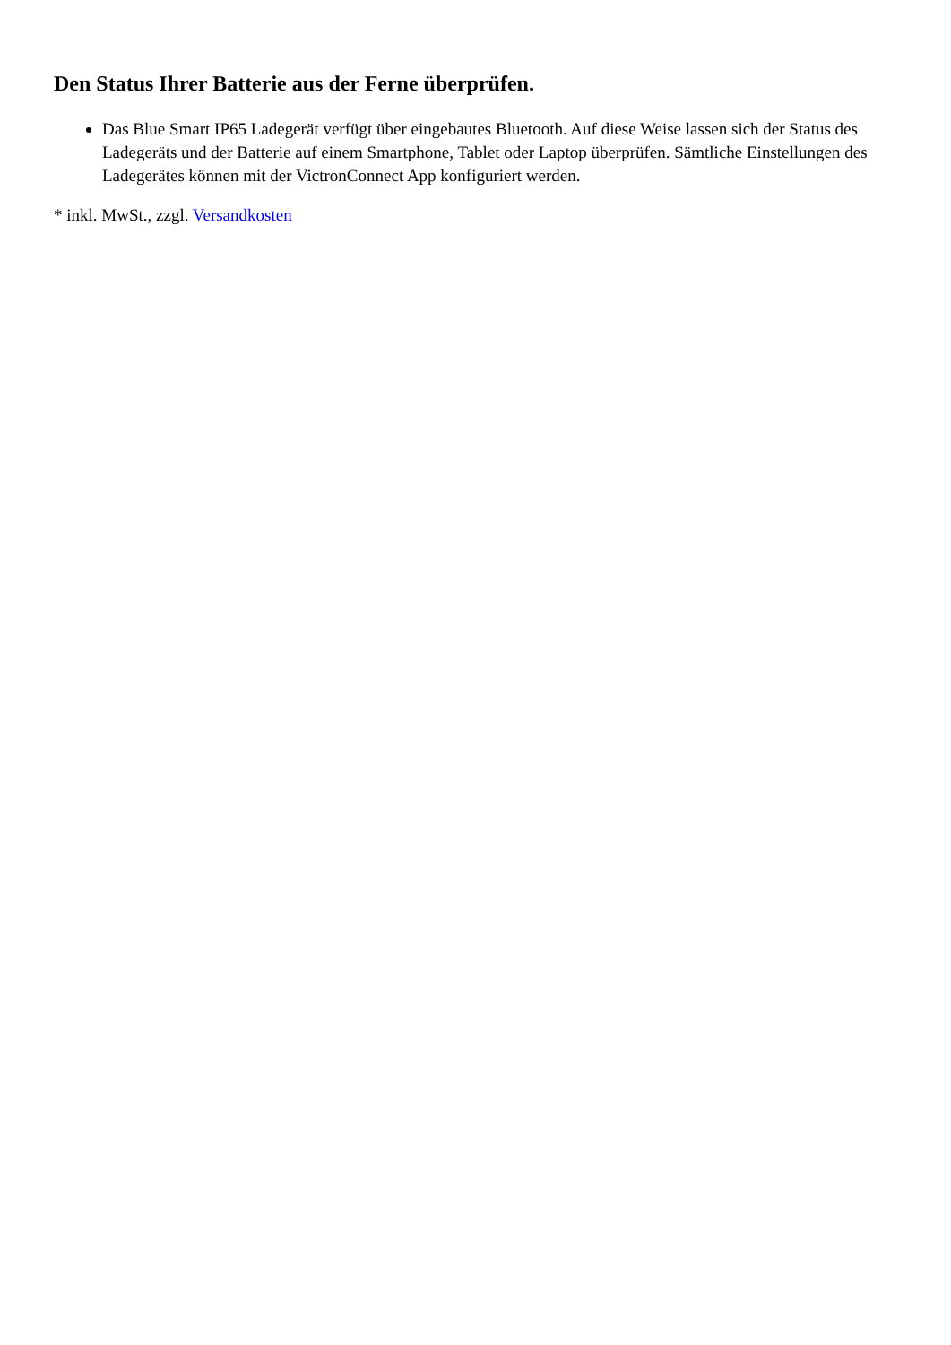Den Status Ihrer Batterie aus der Ferne überprüfen.
Das Blue Smart IP65 Ladegerät verfügt über eingebautes Bluetooth. Auf diese Weise lassen sich der Status des Ladegeräts und der Batterie auf einem Smartphone, Tablet oder Laptop überprüfen. Sämtliche Einstellungen des Ladegerätes können mit der VictronConnect App konfiguriert werden.
* inkl. MwSt., zzgl. Versandkosten